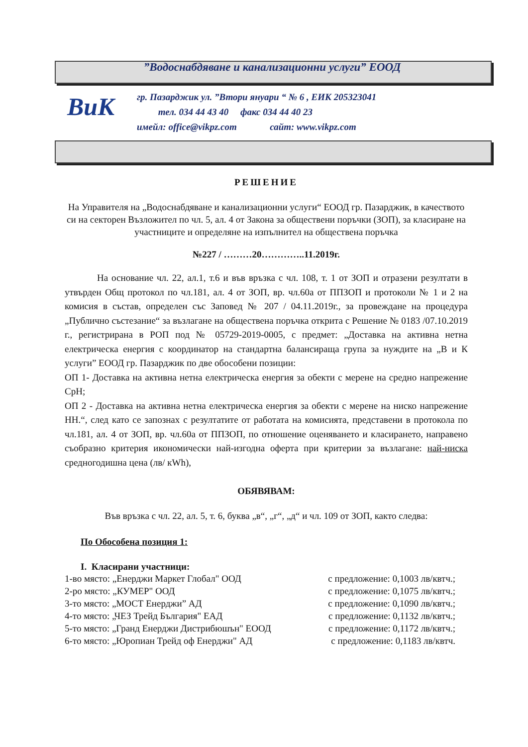”Водоснабдяване и канализационни услуги” ЕООД
ВиК
гр. Пазарджик ул. ”Втори януари “ № 6 , ЕИК 205323041
тел. 034 44 43 40 факс 034 44 40 23
имейл: office@vikpz.com сайт: www.vikpz.com
РЕШЕНИЕ
На Управителя на „Водоснабдяване и канализационни услуги“ ЕООД гр. Пазарджик, в качеството си на секторен Възложител по чл. 5, ал. 4 от Закона за обществени поръчки (ЗОП), за класиране на участниците и определяне на изпълнител на обществена поръчка
№227 / ………20…………..11.2019г.
На основание чл. 22, ал.1, т.6 и във връзка с чл. 108, т. 1 от ЗОП и отразени резултати в утвърден Общ протокол по чл.181, ал. 4 от ЗОП, вр. чл.60а от ППЗОП и протоколи № 1 и 2 на комисия в състав, определен със Заповед № 207 / 04.11.2019г., за провеждане на процедура „Публично състезание“ за възлагане на обществена поръчка открита с Решение № 0183 /07.10.2019 г., регистрирана в РОП под № 05729-2019-0005, с предмет: „Доставка на активна нетна електрическа енергия с координатор на стандартна балансираща група за нуждите на „В и К услуги” ЕООД гр. Пазарджик по две обособени позиции:
ОП 1- Доставка на активна нетна електрическа енергия за обекти с мерене на средно напрежение СрН;
ОП 2 - Доставка на активна нетна електрическа енергия за обекти с мерене на ниско напрежение НН.“, след като се запознах с резултатите от работата на комисията, представени в протокола по чл.181, ал. 4 от ЗОП, вр. чл.60а от ППЗОП, по отношение оценяването и класирането, направено съобразно критерия икономически най-изгодна оферта при критерии за възлагане: най-ниска средногодишна цена (лв/ кWh),
ОБЯВЯВАМ:
Във връзка с чл. 22, ал. 5, т. 6, буква „в“, „г“, „д“ и чл. 109 от ЗОП, както следва:
По Обособена позиция 1:
I. Класирани участници:
1-во място: „Енерджи Маркет Глобал" ООД с предложение: 0,1003 лв/квтч.;
2-ро място: „КУМЕР" ООД с предложение: 0,1075 лв/квтч.;
3-то място: „МОСТ Енерджи” АД с предложение: 0,1090 лв/квтч.;
4-то място: „ЧЕЗ Трейд България" ЕАД с предложение: 0,1132 лв/квтч.;
5-то място: „Гранд Енерджи Дистрибюшън" ЕООД с предложение: 0,1172 лв/квтч.;
6-то място: „Юропиан Трейд оф Енерджи" АД с предложение: 0,1183 лв/квтч.